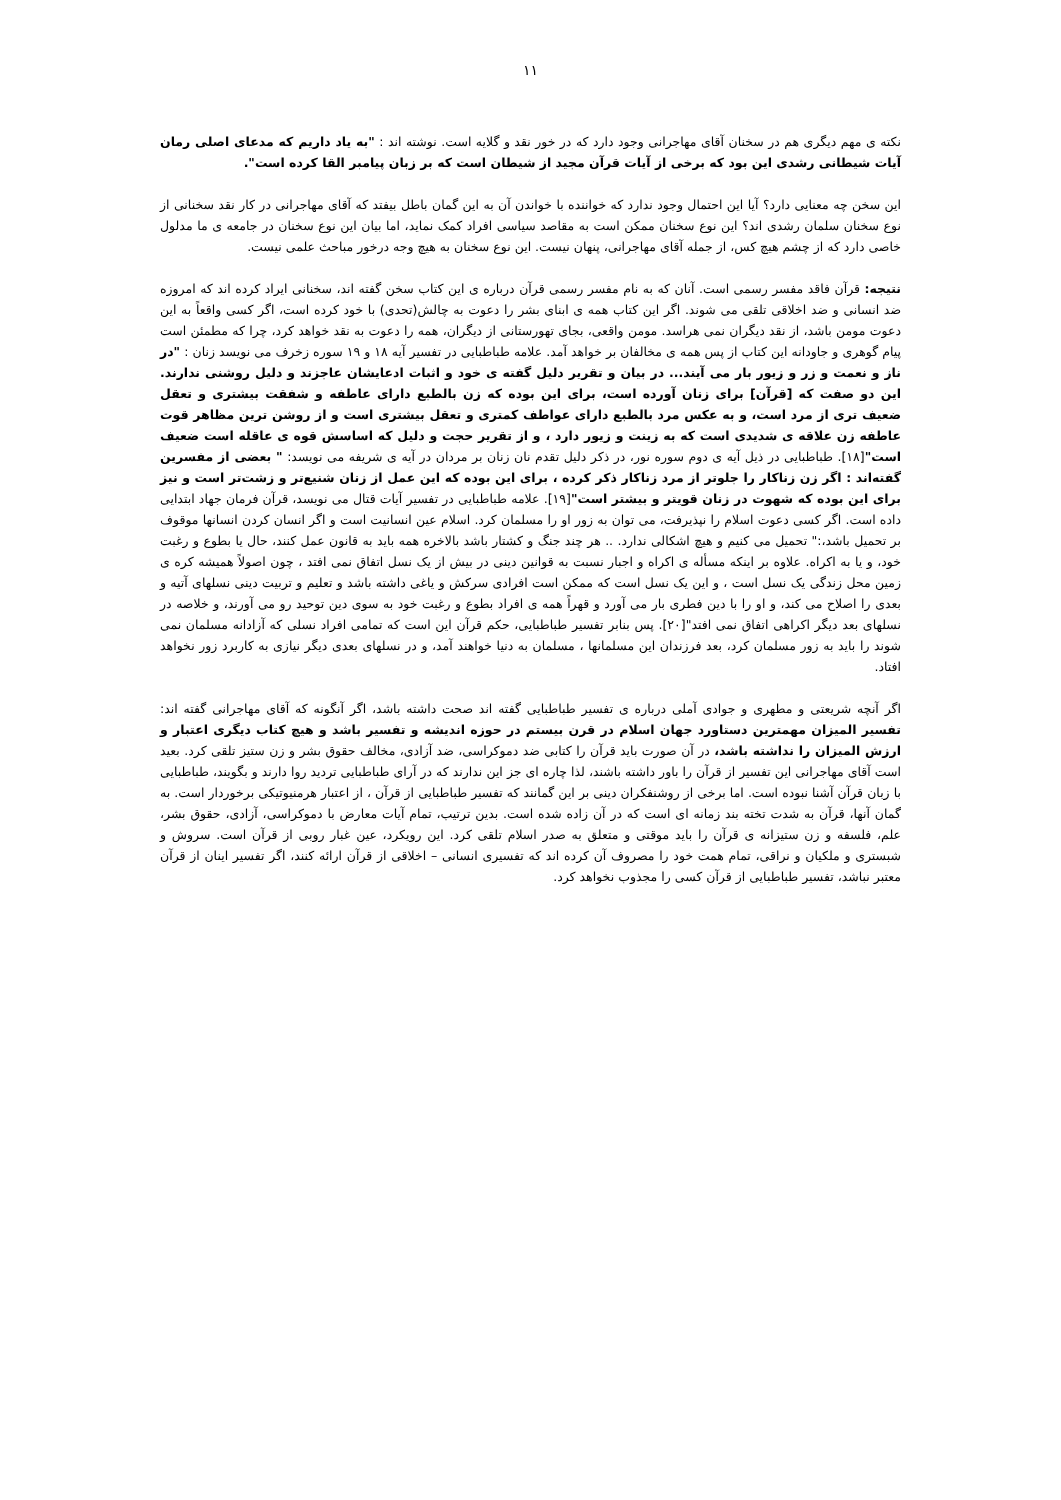۱۱
نکته ی مهم دیگری هم در سخنان آقای مهاجرانی وجود دارد که در خور نقد و گلایه است. نوشته اند : "به یاد داریم که مدعای اصلی رمان آیات شیطانی رشدی این بود که برخی از آیات قرآن مجید از شیطان است که بر زبان پیامبر القا کرده است".
این سخن چه معنایی دارد؟ آیا این احتمال وجود ندارد که خواننده با خواندن آن به این گمان باطل بیفتد که آقای مهاجرانی در کار نقد سخنانی از نوع سخنان سلمان رشدی اند؟ این نوع سخنان ممکن است به مقاصد سیاسی افراد کمک نماید، اما بیان این نوع سخنان در جامعه ی ما مدلول خاصی دارد که از چشم هیچ کس، از جمله آقای مهاجرانی، پنهان نیست. این نوع سخنان به هیچ وجه درخور مباحث علمی نیست.
نتیجه: قرآن فاقد مفسر رسمی است. آنان که به نام مفسر رسمی قرآن درباره ی این کتاب سخن گفته اند، سخنانی ایراد کرده اند که امروزه ضد انسانی و ضد اخلاقی تلقی می شوند. اگر این کتاب همه ی ابنای بشر را دعوت به چالش(تحدی) با خود کرده است، اگر کسی واقعاً به این دعوت مومن باشد، از نقد دیگران نمی هراسد. مومن واقعی، بجای تهورستانی از دیگران، همه را دعوت به نقد خواهد کرد، چرا که مطمئن است پیام گوهری و جاودانه این کتاب از پس همه ی مخالفان بر خواهد آمد. علامه طباطبایی در تفسیر آیه ۱۸ و ۱۹ سوره زخرف می نویسد زنان : "در ناز و نعمت و زر و زیور بار می آیند... در بیان و تقریر دلیل گفته ی خود و اثبات ادعایشان عاجزند و دلیل روشنی ندارند. این دو صفت که [قرآن] برای زنان آورده است، برای این بوده که زن بالطبع دارای عاطفه و شفقت بیشتری و تعقل ضعیف تری از مرد است، و به عکس مرد بالطبع دارای عواطف کمتری و تعقل بیشتری است و از روشن ترین مظاهر قوت عاطفه زن علاقه ی شدیدی است که به زینت و زیور دارد ، و از تقریر حجت و دلیل که اساسش قوه ی عاقله است ضعیف است"[۱۸]. طباطبایی در ذیل آیه ی دوم سوره نور، در ذکر دلیل تقدم نان زنان بر مردان در آیه ی شریفه می نویسد: " بعضی از مفسرین گفته‌اند : اگر زن زناکار را جلوتر از مرد زناکار ذکر کرده ، برای این بوده که این عمل از زنان شنیع‌تر و زشت‌تر است و نیز برای این بوده که شهوت در زنان قویتر و بیشتر است"[۱۹]. علامه طباطبایی در تفسیر آیات قتال می نویسد، قرآن فرمان جهاد ابتدایی داده است. اگر کسی دعوت اسلام را نپذیرفت، می توان به زور او را مسلمان کرد. اسلام عین انسانیت است و اگر انسان کردن انسانها موقوف بر تحمیل باشد،:" تحمیل می کنیم و هیچ اشکالی ندارد. .. هر چند جنگ و کشتار باشد بالاخره همه باید به قانون عمل کنند، حال یا بطوع و رغبت خود، و یا به اکراه. علاوه بر اینکه مسأله ی اکراه و اجبار نسبت به قوانین دینی در بیش از یک نسل اتفاق نمی افتد ، چون اصولاً همیشه کره ی زمین محل زندگی یک نسل است ، و این یک نسل است که ممکن است افرادی سرکش و یاغی داشته باشد و تعلیم و تربیت دینی نسلهای آتیه و بعدی را اصلاح می کند، و او را با دین فطری بار می آورد و قهراً همه ی افراد بطوع و رغبت خود به سوی دین توحید رو می آورند، و خلاصه در نسلهای بعد دیگر اکراهی اتفاق نمی افتد"[۲۰]. پس بنابر تفسیر طباطبایی، حکم قرآن این است که تمامی افراد نسلی که آزادانه مسلمان نمی شوند را باید به زور مسلمان کرد، بعد فرزندان این مسلمانها ، مسلمان به دنیا خواهند آمد، و در نسلهای بعدی دیگر نیازی به کاربرد زور نخواهد افتاد.
اگر آنچه شریعتی و مطهری و جوادی آملی درباره ی تفسیر طباطبایی گفته اند صحت داشته باشد، اگر آنگونه که آقای مهاجرانی گفته اند: تفسیر المیزان مهمترین دستاورد جهان اسلام در قرن بیستم در حوزه اندیشه و تفسیر باشد و هیچ کتاب دیگری اعتبار و ارزش المیزان را نداشته باشد، در آن صورت باید قرآن را کتابی ضد دموکراسی، ضد آزادی، مخالف حقوق بشر و زن ستیز تلقی کرد. بعید است آقای مهاجرانی این تفسیر از قرآن را باور داشته باشند، لذا چاره ای جز این ندارند که در آرای طباطبایی تردید روا دارند و بگویند، طباطبایی با زبان قرآن آشنا نبوده است. اما برخی از روشنفکران دینی بر این گمانند که تفسیر طباطبایی از قرآن ، از اعتبار هرمنیوتیکی برخوردار است. به گمان آنها، قرآن به شدت تخته بند زمانه ای است که در آن زاده شده است. بدین ترتیب، تمام آیات معارض با دموکراسی، آزادی، حقوق بشر، علم، فلسفه و زن ستیزانه ی قرآن را باید موقتی و متعلق به صدر اسلام تلقی کرد. این رویکرد، عین غبار روبی از قرآن است. سروش و شبستری و ملکیان و نراقی، تمام همت خود را مصروف آن کرده اند که تفسیری انسانی – اخلاقی از قرآن ارائه کنند، اگر تفسیر اینان از قرآن معتبر نباشد، تفسیر طباطبایی از قرآن کسی را مجذوب نخواهد کرد.